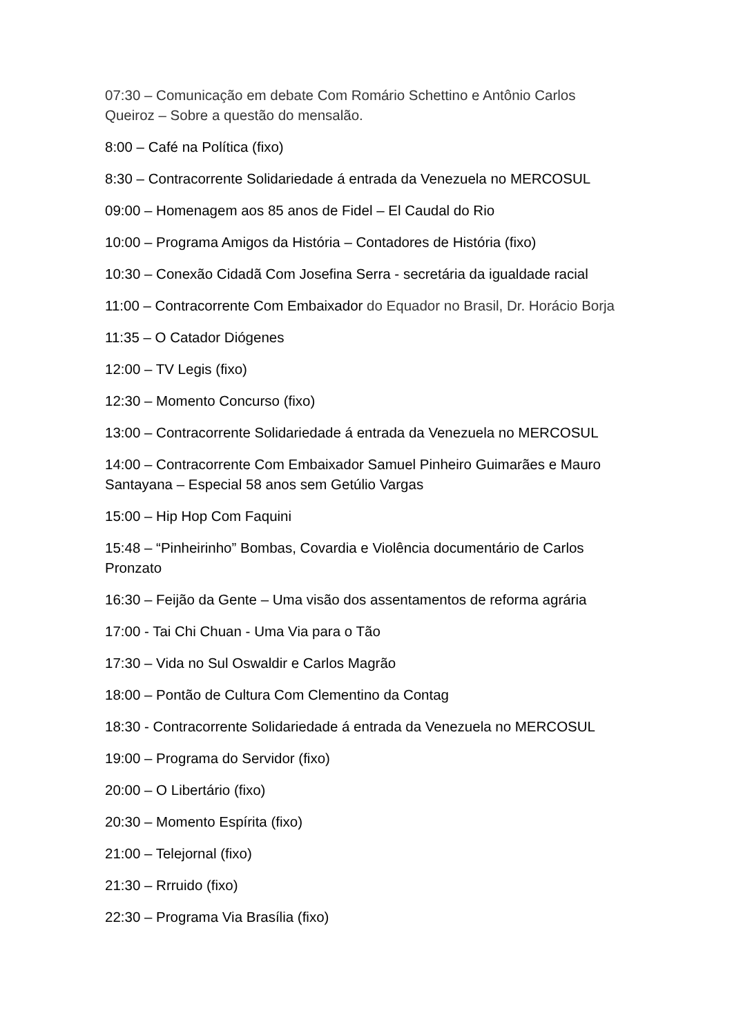07:30 – Comunicação em debate Com Romário Schettino e Antônio Carlos Queiroz – Sobre a questão do mensalão.
8:00 – Café na Política (fixo)
8:30 – Contracorrente Solidariedade á entrada da Venezuela no MERCOSUL
09:00 – Homenagem aos 85 anos de Fidel – El Caudal do Rio
10:00 – Programa Amigos da História – Contadores de História (fixo)
10:30 – Conexão Cidadã Com Josefina Serra - secretária da igualdade racial
11:00 – Contracorrente Com Embaixador do Equador no Brasil, Dr. Horácio Borja
11:35 – O Catador Diógenes
12:00 – TV Legis (fixo)
12:30 – Momento Concurso (fixo)
13:00 – Contracorrente Solidariedade á entrada da Venezuela no MERCOSUL
14:00 – Contracorrente Com Embaixador Samuel Pinheiro Guimarães e Mauro Santayana – Especial 58 anos sem Getúlio Vargas
15:00 – Hip Hop Com Faquini
15:48 – “Pinheirinho” Bombas, Covardia e Violência documentário de Carlos Pronzato
16:30 – Feijão da Gente – Uma visão dos assentamentos de reforma agrária
17:00 - Tai Chi Chuan - Uma Via para o Tão
17:30 – Vida no Sul Oswaldir e Carlos Magrão
18:00 – Pontão de Cultura Com Clementino da Contag
18:30 - Contracorrente Solidariedade á entrada da Venezuela no MERCOSUL
19:00 – Programa do Servidor (fixo)
20:00 – O Libertário (fixo)
20:30 – Momento Espírita (fixo)
21:00 – Telejornal (fixo)
21:30 – Rrruido (fixo)
22:30 – Programa Via Brasília (fixo)